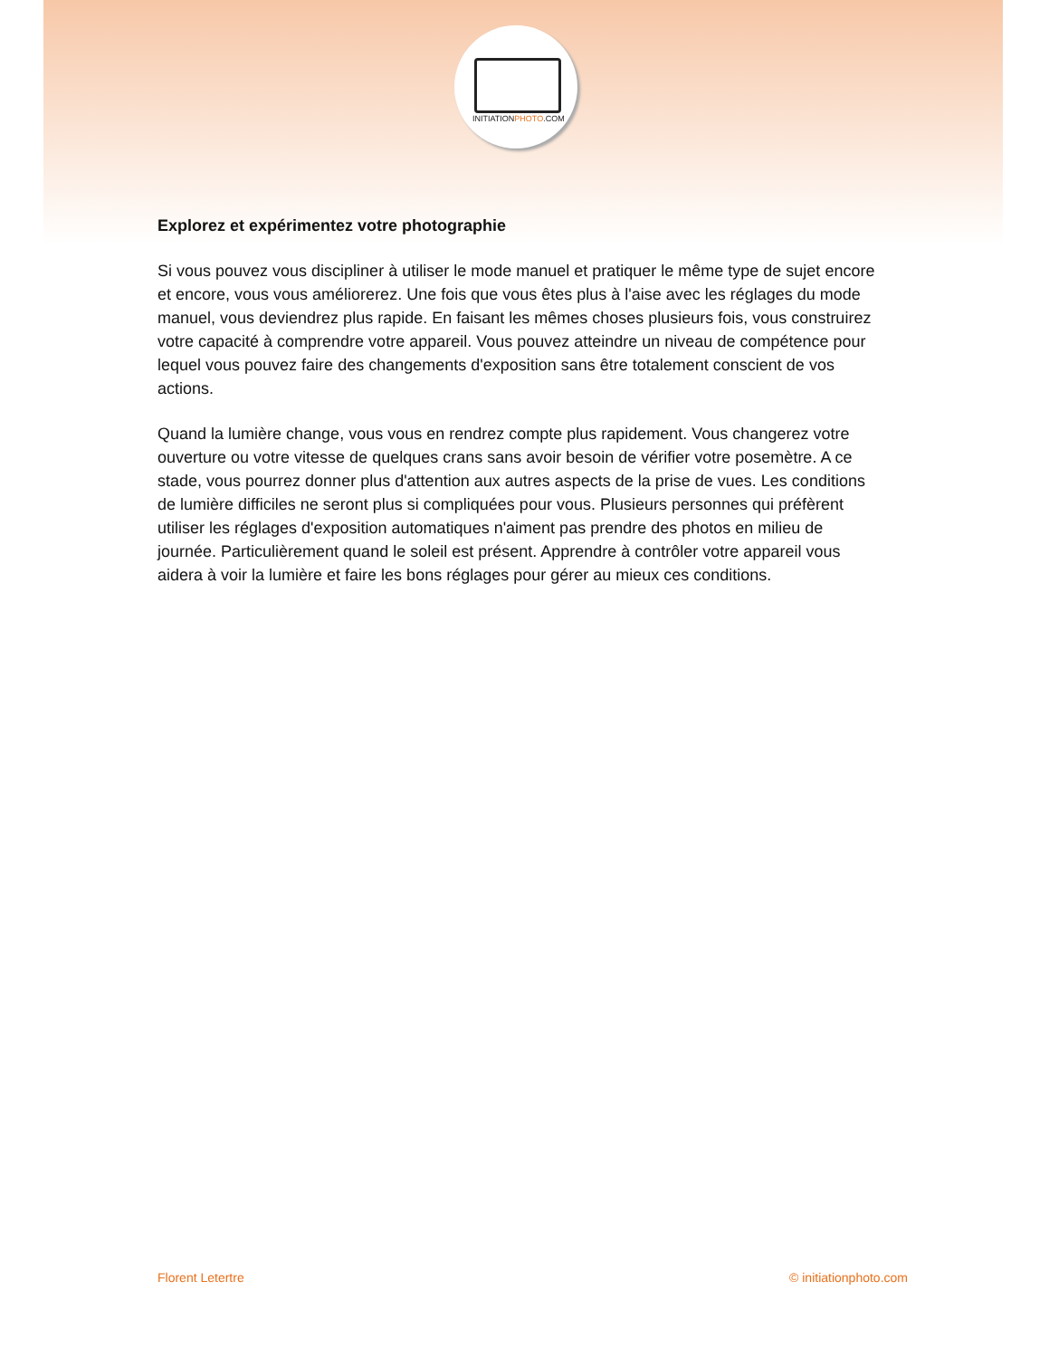INITIATIONPHOTO.COM
Explorez et expérimentez votre photographie
Si vous pouvez vous discipliner à utiliser le mode manuel et pratiquer le même type de sujet encore et encore, vous vous améliorerez. Une fois que vous êtes plus à l'aise avec les réglages du mode manuel, vous deviendrez plus rapide. En faisant les mêmes choses plusieurs fois, vous construirez votre capacité à comprendre votre appareil. Vous pouvez atteindre un niveau de compétence pour lequel vous pouvez faire des changements d'exposition sans être totalement conscient de vos actions.
Quand la lumière change, vous vous en rendrez compte plus rapidement. Vous changerez votre ouverture ou votre vitesse de quelques crans sans avoir besoin de vérifier votre posemètre. A ce stade, vous pourrez donner plus d'attention aux autres aspects de la prise de vues. Les conditions de lumière difficiles ne seront plus si compliquées pour vous. Plusieurs personnes qui préfèrent utiliser les réglages d'exposition automatiques n'aiment pas prendre des photos en milieu de journée. Particulièrement quand le soleil est présent. Apprendre à contrôler votre appareil vous aidera à voir la lumière et faire les bons réglages pour gérer au mieux ces conditions.
Florent Letertre © initiationphoto.com